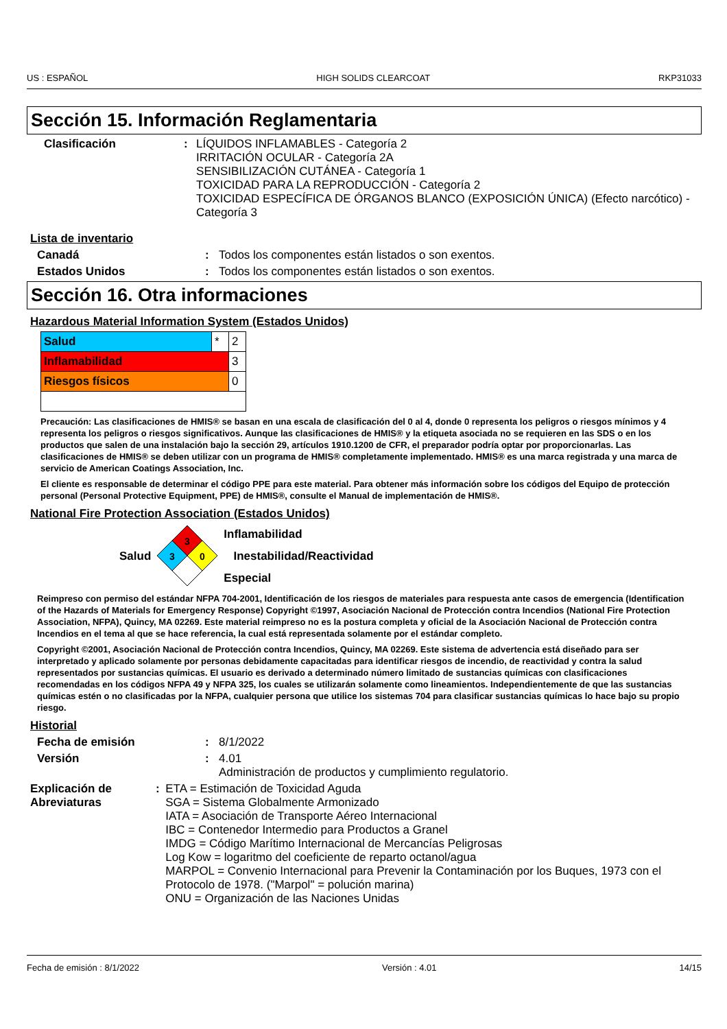US : ESPAÑOL HIGH SOLIDS CLEARCOAT RKP31033
Sección 15. Información Reglamentaria
Clasificación : LÍQUIDOS INFLAMABLES - Categoría 2
IRRITACIÓN OCULAR - Categoría 2A
SENSIBILIZACIÓN CUTÁNEA - Categoría 1
TOXICIDAD PARA LA REPRODUCCIÓN - Categoría 2
TOXICIDAD ESPECÍFICA DE ÓRGANOS BLANCO (EXPOSICIÓN ÚNICA) (Efecto narcótico) - Categoría 3
Lista de inventario
Canadá : Todos los componentes están listados o son exentos.
Estados Unidos : Todos los componentes están listados o son exentos.
Sección 16. Otra informaciones
Hazardous Material Information System (Estados Unidos)
| Salud | * | 2 |
| Inflamabilidad | | 3 |
| Riesgos físicos | | 0 |
Precaución: Las clasificaciones de HMIS® se basan en una escala de clasificación del 0 al 4, donde 0 representa los peligros o riesgos mínimos y 4 representa los peligros o riesgos significativos. Aunque las clasificaciones de HMIS® y la etiqueta asociada no se requieren en las SDS o en los productos que salen de una instalación bajo la sección 29, artículos 1910.1200 de CFR, el preparador podría optar por proporcionarlas. Las clasificaciones de HMIS® se deben utilizar con un programa de HMIS® completamente implementado. HMIS® es una marca registrada y una marca de servicio de American Coatings Association, Inc.
El cliente es responsable de determinar el código PPE para este material. Para obtener más información sobre los códigos del Equipo de protección personal (Personal Protective Equipment, PPE) de HMIS®, consulte el Manual de implementación de HMIS®.
National Fire Protection Association (Estados Unidos)
Salud
3
3
0
Inflamabilidad
Inestabilidad/Reactividad
Especial
Reimpreso con permiso del estándar NFPA 704-2001, Identificación de los riesgos de materiales para respuesta ante casos de emergencia (Identification of the Hazards of Materials for Emergency Response) Copyright ©1997, Asociación Nacional de Protección contra Incendios (National Fire Protection Association, NFPA), Quincy, MA 02269. Este material reimpreso no es la postura completa y oficial de la Asociación Nacional de Protección contra Incendios en el tema al que se hace referencia, la cual está representada solamente por el estándar completo.
Copyright ©2001, Asociación Nacional de Protección contra Incendios, Quincy, MA 02269. Este sistema de advertencia está diseñado para ser interpretado y aplicado solamente por personas debidamente capacitadas para identificar riesgos de incendio, de reactividad y contra la salud representados por sustancias químicas. El usuario es derivado a determinado número limitado de sustancias químicas con clasificaciones recomendadas en los códigos NFPA 49 y NFPA 325, los cuales se utilizarán solamente como lineamientos. Independientemente de que las sustancias químicas estén o no clasificadas por la NFPA, cualquier persona que utilice los sistemas 704 para clasificar sustancias químicas lo hace bajo su propio riesgo.
Historial
Fecha de emisión : 8/1/2022
Versión : 4.01
Administración de productos y cumplimiento regulatorio.
Explicación de Abreviaturas
: ETA = Estimación de Toxicidad Aguda
SGA = Sistema Globalmente Armonizado
IATA = Asociación de Transporte Aéreo Internacional
IBC = Contenedor Intermedio para Productos a Granel
IMDG = Código Marítimo Internacional de Mercancías Peligrosas
Log Kow = logaritmo del coeficiente de reparto octanol/agua
MARPOL = Convenio Internacional para Prevenir la Contaminación por los Buques, 1973 con el Protocolo de 1978. ("Marpol" = polución marina)
ONU = Organización de las Naciones Unidas
Fecha de emisión : 8/1/2022 Versión : 4.01 14/15